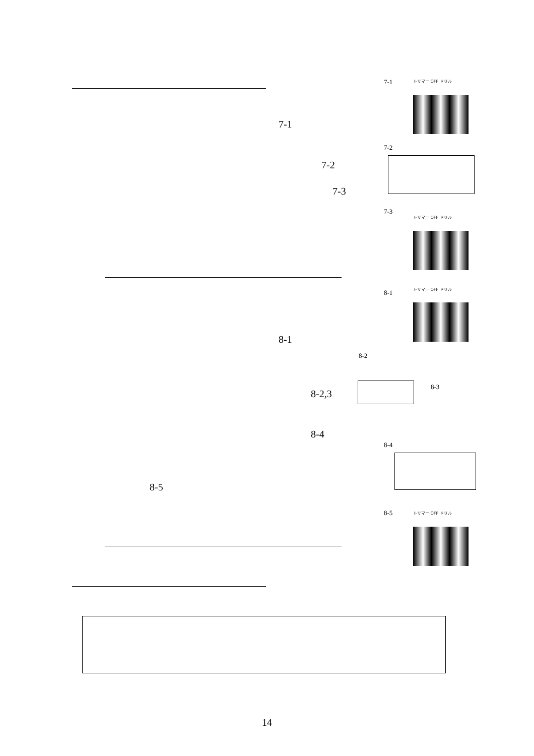7-1 トリマー OFF ドリル
7-1
7-2
7-2
7-3
7-3
トリマー OFF ドリル
8-1
トリマー OFF ドリル
8-1
8-2
8-2,3
8-3
8-4
8-4
8-5
8-5 トリマー OFF ドリル
14